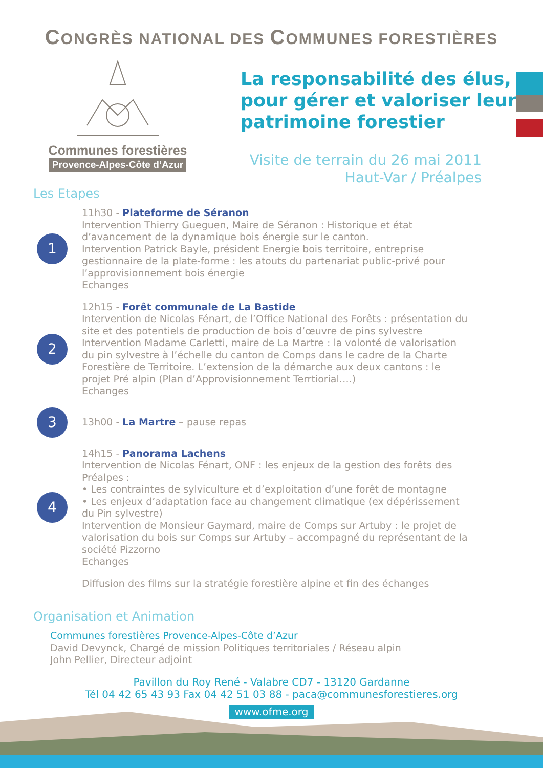CONGRÈS NATIONAL DES COMMUNES FORESTIÈRES
Communes forestières
Provence-Alpes-Côte d’Azur
La responsabilité des élus,
pour gérer et valoriser leur
patrimoine forestier
Visite de terrain du 26 mai 2011
Haut-Var / Préalpes
Les Etapes
1
11h30 - Plateforme de Séranon
Intervention Thierry Gueguen, Maire de Séranon : Historique et état d’avancement de la dynamique bois énergie sur le canton.
Intervention Patrick Bayle, président Energie bois territoire, entreprise gestionnaire de la plate-forme : les atouts du partenariat public-privé pour l’approvisionnement bois énergie
Echanges
2
12h15 - Forêt communale de La Bastide
Intervention de Nicolas Fénart, de l’Office National des Forêts : présentation du site et des potentiels de production de bois d’œuvre de pins sylvestre
Intervention Madame Carletti, maire de La Martre : la volonté de valorisation du pin sylvestre à l’échelle du canton de Comps dans le cadre de la Charte Forestière de Territoire. L’extension de la démarche aux deux cantons : le projet Pré alpin (Plan d’Approvisionnement Terrtiorial….)
Echanges
3
13h00 - La Martre – pause repas
4
14h15 - Panorama Lachens
Intervention de Nicolas Fénart, ONF : les enjeux de la gestion des forêts des Préalpes :
• Les contraintes de sylviculture et d’exploitation d’une forêt de montagne
• Les enjeux d’adaptation face au changement climatique (ex dépérissement du Pin sylvestre)
Intervention de Monsieur Gaymard, maire de Comps sur Artuby : le projet de valorisation du bois sur Comps sur Artuby – accompagné du représentant de la société Pizzorno
Echanges
Diffusion des films sur la stratégie forestière alpine et fin des échanges
Organisation et Animation
Communes forestières Provence-Alpes-Côte d’Azur
David Devynck, Chargé de mission Politiques territoriales / Réseau alpin
John Pellier, Directeur adjoint
Pavillon du Roy René - Valabre CD7 - 13120 Gardanne
Tél 04 42 65 43 93 Fax 04 42 51 03 88 - paca@communesforestieres.org
www.ofme.org